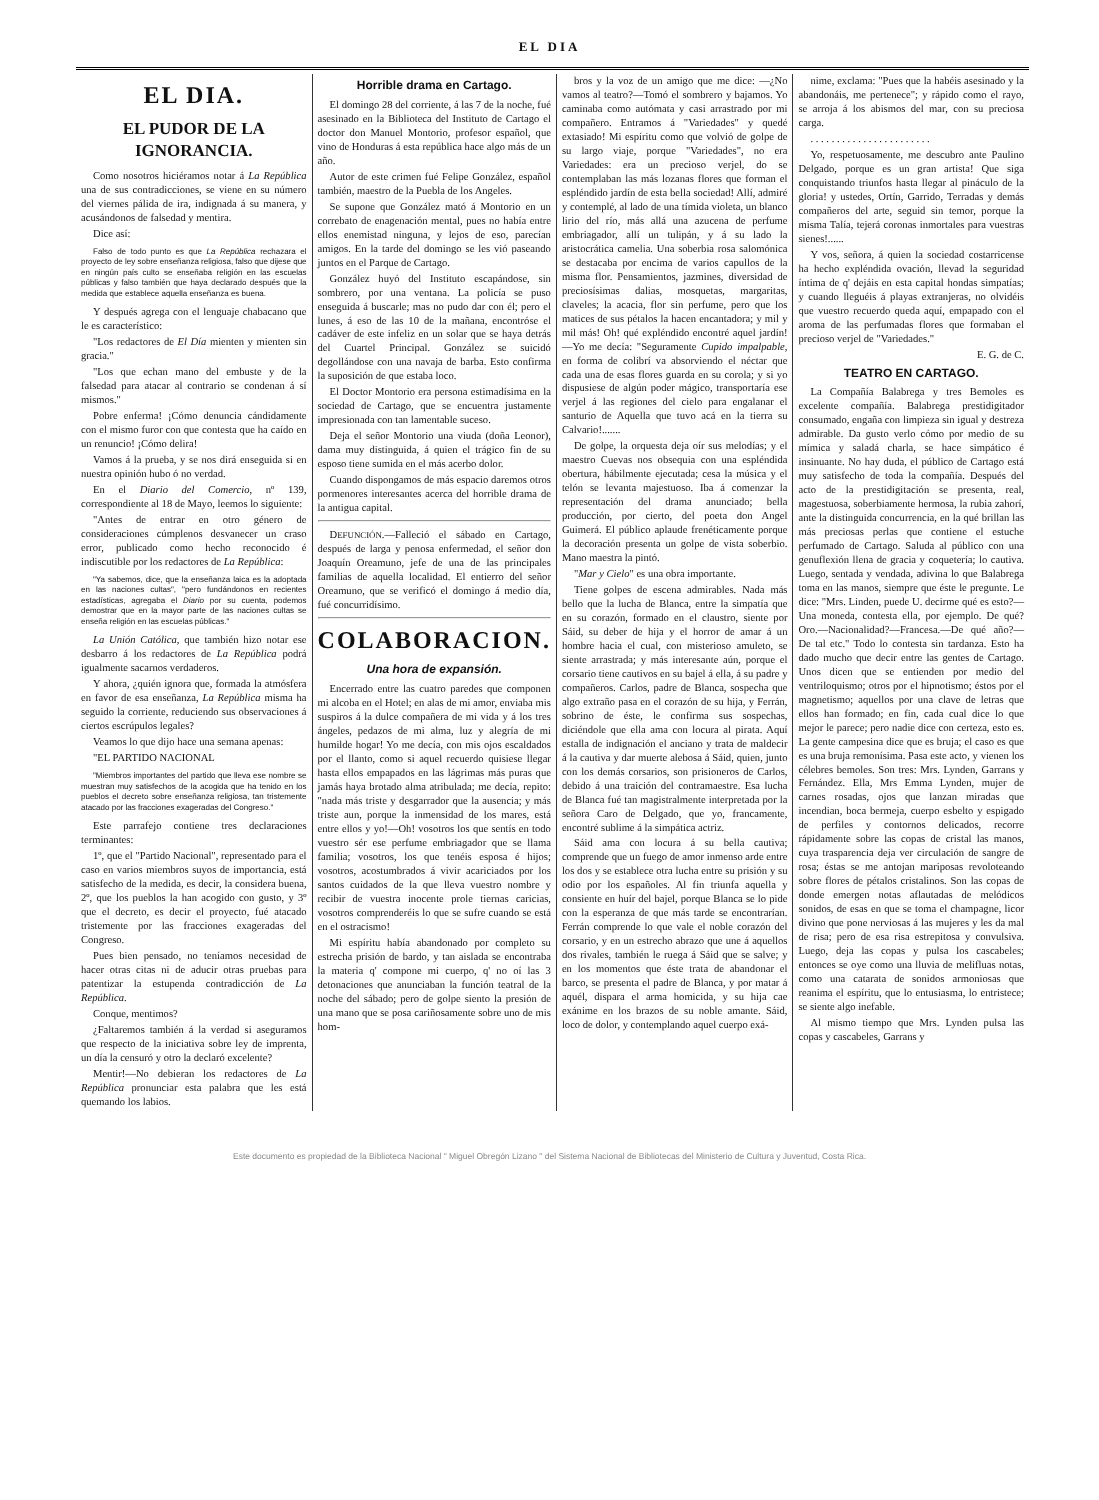EL DIA
EL DIA.
EL PUDOR DE LA IGNORANCIA.
Como nosotros hiciéramos notar á La República una de sus contradicciones, se viene en su número del viernes pálida de ira, indignada á su manera, y acusándonos de falsedad y mentira.
Dice así:
Falso de todo punto es que La República rechazara el proyecto de ley sobre enseñanza religiosa, falso que dijese que en ningún país culto se enseñaba religión en las escuelas públicas y falso también que haya declarado después que la medida que establece aquella enseñanza es buena.
Y después agrega con el lenguaje chabacano que le es característico:
"Los redactores de El Día mienten y mienten sin gracia."
"Los que echan mano del embuste y de la falsedad para atacar al contrario se condenan á sí mismos."
Pobre enferma! ¡Cómo denuncia cándidamente con el mismo furor con que contesta que ha caído en un renuncio! ¡Cómo delira!
Vamos á la prueba, y se nos dirá enseguida si en nuestra opinión hubo ó no verdad.
En el Diario del Comercio, nº 139, correspondiente al 18 de Mayo, leemos lo siguiente:
"Antes de entrar en otro género de consideraciones cúmplenos desvanecer un craso error, publicado como hecho reconocido é indiscutible por los redactores de La República:
"Ya sabemos, dice, que la enseñanza laica es la adoptada en las naciones cultas", "pero fundándonos en recientes estadísticas, agregaba el Diario por su cuenta, podemos demostrar que en la mayor parte de las naciones cultas se enseña religión en las escuelas públicas."
La Unión Católica, que también hizo notar ese desbarro á los redactores de La República podrá igualmente sacarnos verdaderos.
Y ahora, ¿quién ignora que, formada la atmósfera en favor de esa enseñanza, La República misma ha seguido la corriente, reduciendo sus observaciones á ciertos escrúpulos legales?
Veamos lo que dijo hace una semana apenas:
"EL PARTIDO NACIONAL
"Miembros importantes del partido que lleva ese nombre se muestran muy satisfechos de la acogida que ha tenido en los pueblos el decreto sobre enseñanza religiosa, tan tristemente atacado por las fracciones exageradas del Congreso."
Este parrafejo contiene tres declaraciones terminantes:
1º, que el "Partido Nacional", representado para el caso en varios miembros suyos de importancia, está satisfecho de la medida, es decir, la considera buena, 2º, que los pueblos la han acogido con gusto, y 3º que el decreto, es decir el proyecto, fué atacado tristemente por las fracciones exageradas del Congreso.
Pues bien pensado, no teníamos necesidad de hacer otras citas ni de aducir otras pruebas para patentizar la estupenda contradicción de La República.
Conque, mentimos?
¿Faltaremos también á la verdad si aseguramos que respecto de la iniciativa sobre ley de imprenta, un día la censuró y otro la declaró excelente?
Mentir!—No debieran los redactores de La República pronunciar esta palabra que les está quemando los labios.
Horrible drama en Cartago.
El domingo 28 del corriente, á las 7 de la noche, fué asesinado en la Biblioteca del Instituto de Cartago el doctor don Manuel Montorio, profesor español, que vino de Honduras á esta república hace algo más de un año.
Autor de este crimen fué Felipe González, español también, maestro de la Puebla de los Angeles.
Se supone que González mató á Montorio en un correbato de enagenación mental, pues no había entre ellos enemistad ninguna, y lejos de eso, parecían amigos. En la tarde del domingo se les vió paseando juntos en el Parque de Cartago.
González huyó del Instituto escapándose, sin sombrero, por una ventana. La policía se puso enseguida á buscarle; mas no pudo dar con él; pero el lunes, á eso de las 10 de la mañana, encontróse el cadáver de este infeliz en un solar que se haya detrás del Cuartel Principal. González se suicidó degollándose con una navaja de barba. Esto confirma la suposición de que estaba loco.
El Doctor Montorio era persona estimadísima en la sociedad de Cartago, que se encuentra justamente impresionada con tan lamentable suceso.
Deja el señor Montorio una viuda (doña Leonor), dama muy distinguida, á quien el trágico fin de su esposo tiene sumida en el más acerbo dolor.
Cuando dispongamos de más espacio daremos otros pormenores interesantes acerca del horrible drama de la antigua capital.
DEFUNCIÓN.—Falleció el sábado en Cartago, después de larga y penosa enfermedad, el señor don Joaquín Oreamuno, jefe de una de las principales familias de aquella localidad. El entierro del señor Oreamuno, que se verificó el domingo á medio día, fué concurridísimo.
COLABORACION.
Una hora de expansión.
Encerrado entre las cuatro paredes que componen mi alcoba en el Hotel; en alas de mi amor, enviaba mis suspiros á la dulce compañera de mi vida y á los tres ángeles, pedazos de mi alma, luz y alegría de mi humilde hogar! Yo me decía, con mis ojos escaldados por el llanto, como si aquel recuerdo quisiese llegar hasta ellos empapados en las lágrimas más puras que jamás haya brotado alma atribulada; me decía, repito: "nada más triste y desgarrador que la ausencia; y más triste aun, porque la inmensidad de los mares, está entre ellos y yo!—Oh! vosotros los que sentís en todo vuestro sér ese perfume embriagador que se llama familia; vosotros, los que tenéis esposa é hijos; vosotros, acostumbrados á vivir acariciados por los santos cuidados de la que lleva vuestro nombre y recibir de vuestra inocente prole tiernas caricias, vosotros comprenderéis lo que se sufre cuando se está en el ostracismo!
Mi espíritu había abandonado por completo su estrecha prisión de bardo, y tan aislada se encontraba la materia q' compone mi cuerpo, q' no oí las 3 detonaciones que anunciaban la función teatral de la noche del sábado; pero de golpe siento la presión de una mano que se posa cariñosamente sobre uno de mis hom-
bros y la voz de un amigo que me dice: —¿No vamos al teatro?—Tomó el sombrero y bajamos. Yo caminaba como autómata y casi arrastrado por mi compañero. Entramos á "Variedades" y quedé extasiado! Mi espíritu como que volvió de golpe de su largo viaje, porque "Variedades", no era Variedades: era un precioso verjel, do se contemplaban las más lozanas flores que forman el espléndido jardín de esta bella sociedad! Allí, admiré y contemplé, al lado de una tímida violeta, un blanco lirio del río, más allá una azucena de perfume embriagador, allí un tulipán, y á su lado la aristocrática camelia. Una soberbia rosa salomónica se destacaba por encima de varios capullos de la misma flor. Pensamientos, jazmines, diversidad de preciosísimas dalias, mosquetas, margaritas, claveles; la acacia, flor sin perfume, pero que los matices de sus pétalos la hacen encantadora; y mil y mil más! Oh! qué expléndido encontré aquel jardín!—Yo me decía: "Seguramente Cupido impalpable, en forma de colibrí va absorviendo el néctar que cada una de esas flores guarda en su corola; y si yo dispusiese de algún poder mágico, transportaría ese verjel á las regiones del cielo para engalanar el santurio de Aquella que tuvo acá en la tierra su Calvario!.......
De golpe, la orquesta deja oír sus melodías; y el maestro Cuevas nos obsequia con una espléndida obertura, hábilmente ejecutada; cesa la música y el telón se levanta majestuoso. Iba á comenzar la representación del drama anunciado; bella producción, por cierto, del poeta don Angel Guimerá. El público aplaude frenéticamente porque la decoración presenta un golpe de vista soberbio. Mano maestra la pintó.
"Mar y Cielo" es una obra importante.
Tiene golpes de escena admirables. Nada más bello que la lucha de Blanca, entre la simpatía que en su corazón, formado en el claustro, siente por Sáid, su deber de hija y el horror de amar á un hombre hacia el cual, con misterioso amuleto, se siente arrastrada; y más interesante aún, porque el corsario tiene cautivos en su bajel á ella, á su padre y compañeros. Carlos, padre de Blanca, sospecha que algo extraño pasa en el corazón de su hija, y Ferrán, sobrino de éste, le confirma sus sospechas, diciéndole que ella ama con locura al pirata. Aquí estalla de indignación el anciano y trata de maldecir á la cautiva y dar muerte alebosa á Sáid, quien, junto con los demás corsarios, son prisioneros de Carlos, debido á una traición del contramaestre. Esa lucha de Blanca fué tan magistralmente interpretada por la señora Caro de Delgado, que yo, francamente, encontré sublime á la simpática actriz.
Sáid ama con locura á su bella cautiva; comprende que un fuego de amor inmenso arde entre los dos y se establece otra lucha entre su prisión y su odio por los españoles. Al fin triunfa aquella y consiente en huír del bajel, porque Blanca se lo pide con la esperanza de que más tarde se encontrarían. Ferrán comprende lo que vale el noble corazón del corsario, y en un estrecho abrazo que une á aquellos dos rivales, también le ruega á Sáid que se salve; y en los momentos que éste trata de abandonar el barco, se presenta el padre de Blanca, y por matar á aquél, dispara el arma homicida, y su hija cae exánime en los brazos de su noble amante. Sáid, loco de dolor, y contemplando aquel cuerpo exá-
nime, exclama: "Pues que la habéis asesinado y la abandonáis, me pertenece"; y rápido como el rayo, se arroja á los abismos del mar, con su preciosa carga.
. . . . . . . . . . . . . . . . . . . . . . .
Yo, respetuosamente, me descubro ante Paulino Delgado, porque es un gran artista! Que siga conquistando triunfos hasta llegar al pináculo de la gloria! y ustedes, Ortín, Garrido, Terradas y demás compañeros del arte, seguid sin temor, porque la misma Talía, tejerá coronas inmortales para vuestras sienes!......
Y vos, señora, á quien la sociedad costarricense ha hecho expléndida ovación, llevad la seguridad íntima de q' dejáis en esta capital hondas simpatías; y cuando lleguéis á playas extranjeras, no olvidéis que vuestro recuerdo queda aquí, empapado con el aroma de las perfumadas flores que formaban el precioso verjel de "Variedades."
E. G. de C.
TEATRO EN CARTAGO.
La Compañía Balabrega y tres Bemoles es excelente compañía. Balabrega prestidigitador consumado, engaña con limpieza sin igual y destreza admirable. Da gusto verlo cómo por medio de su mímica y saladá charla, se hace simpático é insinuante. No hay duda, el público de Cartago está muy satisfecho de toda la compañía. Después del acto de la prestidigitación se presenta, real, magestuosa, soberbiamente hermosa, la rubia zahorí, ante la distinguida concurrencia, en la qué brillan las más preciosas perlas que contiene el estuche perfumado de Cartago. Saluda al público con una genuflexión llena de gracia y coquetería; lo cautiva. Luego, sentada y vendada, adivina lo que Balabrega toma en las manos, siempre que éste le pregunte. Le dice: "Mrs. Linden, puede U. decirme qué es esto?—Una moneda, contesta ella, por ejemplo. De qué? Oro.—Nacionalidad?—Francesa.—De qué año?—De tal etc." Todo lo contesta sin tardanza. Esto ha dado mucho que decir entre las gentes de Cartago. Unos dicen que se entienden por medio del ventriloquismo; otros por el hipnotismo; éstos por el magnetismo; aquellos por una clave de letras que ellos han formado; en fin, cada cual dice lo que mejor le parece; pero nadie dice con certeza, esto es. La gente campesina dice que es bruja; el caso es que es una bruja remonísima. Pasa este acto, y vienen los célebres bemoles. Son tres: Mrs. Lynden, Garrans y Fernández. Ella, Mrs Emma Lynden, mujer de carnes rosadas, ojos que lanzan miradas que incendian, boca bermeja, cuerpo esbelto y espigado de perfiles y contornos delicados, recorre rápidamente sobre las copas de cristal las manos, cuya trasparencia deja ver circulación de sangre de rosa; éstas se me antojan mariposas revoloteando sobre flores de pétalos cristalinos. Son las copas de donde emergen notas aflautadas de melódicos sonidos, de esas en que se toma el champagne, licor divino que pone nerviosas á las mujeres y les da mal de risa; pero de esa risa estrepitosa y convulsiva. Luego, deja las copas y pulsa los cascabeles; entonces se oye como una lluvia de melifluas notas, como una catarata de sonidos armoniosas que reanima el espíritu, que lo entusiasma, lo entristece; se siente algo inefable.
Al mismo tiempo que Mrs. Lynden pulsa las copas y cascabeles, Garrans y
Este documento es propiedad de la Biblioteca Nacional " Miguel Obregón Lizano " del Sistema Nacional de Bibliotecas del Ministerio de Cultura y Juventud, Costa Rica.